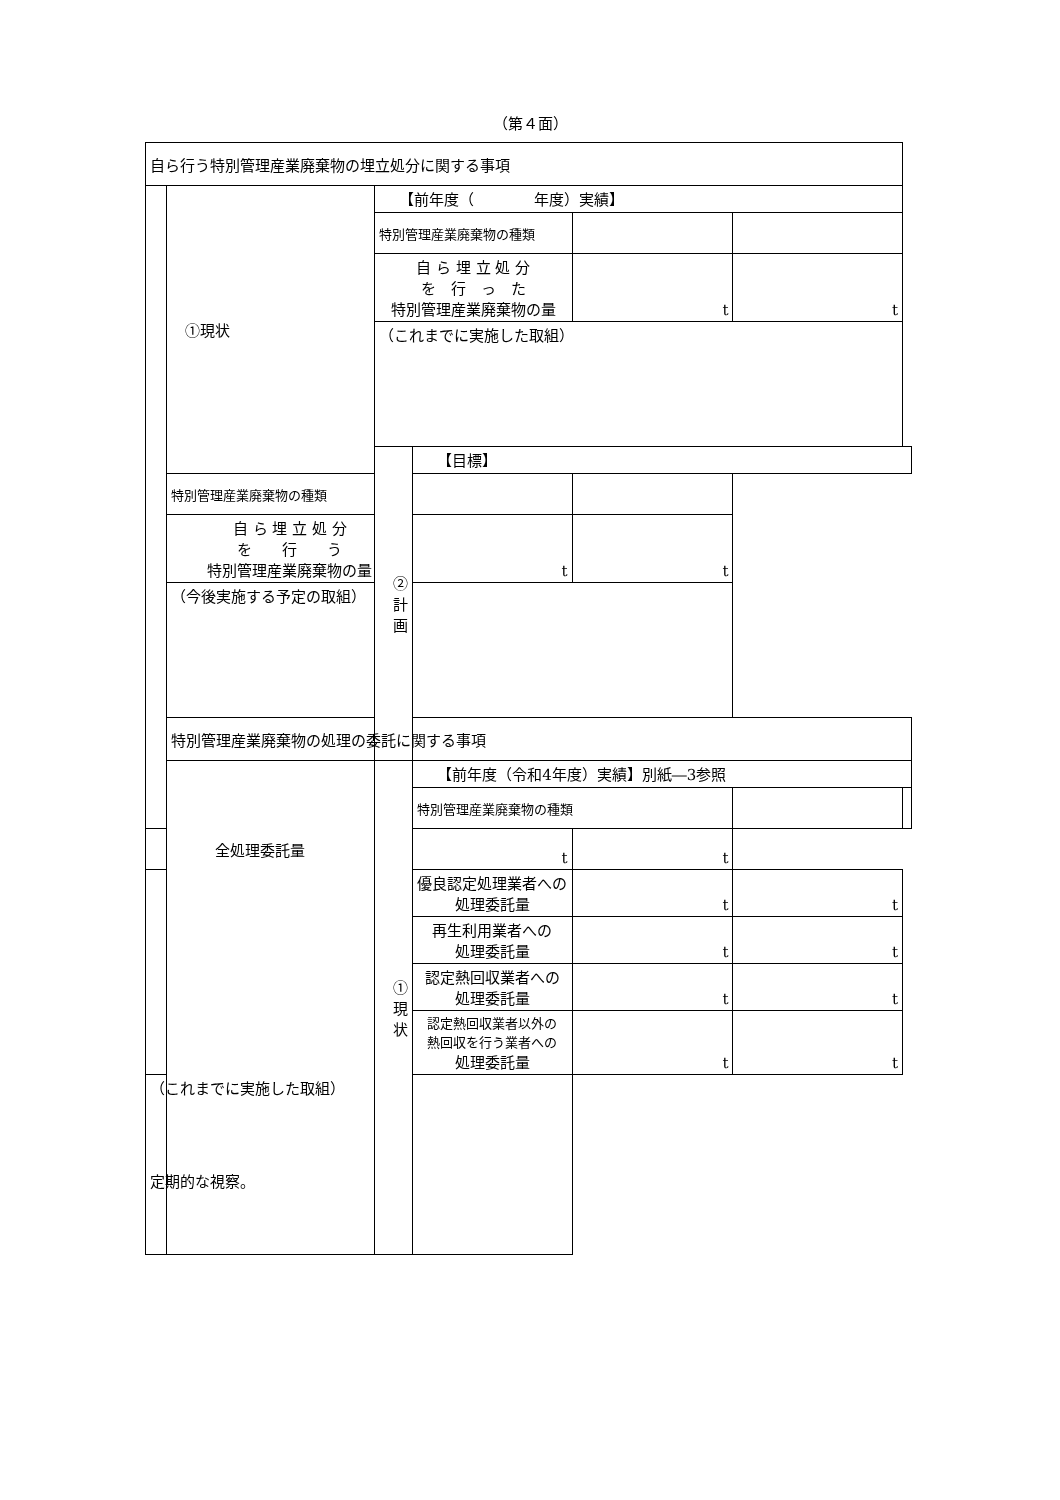（第４面）
| 自ら行う特別管理産業廃棄物の埋立処分に関する事項 | | | | | | |
| | ①現状 | 【前年度（ 年度）実績】 | | | | |
| | | 特別管理産業廃棄物の種類 | | | | |
| | | 自 ら 埋 立 処 分 を 行 っ た 特別管理産業廃棄物の量 | | t | t | |
| | | （これまでに実施した取組） | | | | |
| | | ②計画 | 【目標】 | | | |
| | 特別管理産業廃棄物の種類 | | | | | |
| | 自 ら 埋 立 処 分 を 行 う 特別管理産業廃棄物の量 | | t | t | | |
| | （今後実施する予定の取組） | | | | | |
| | 特別管理産業廃棄物の処理の委託に関する事項 | | | | | |
| | | ①現状 | 【前年度（令和4年度）実績】別紙―3参照 | | | |
| | | | 特別管理産業廃棄物の種類 | | | |
| 全処理委託量 | | | t | t | | |
| | | | 優良認定処理業者への 処理委託量 | t | t | |
| | | | 再生利用業者への 処理委託量 | t | t | |
| | | | 認定熱回収業者への 処理委託量 | t | t | |
| | | | 認定熱回収業者以外の 熱回収を行う業者への 処理委託量 | t | t | |
| （これまでに実施した取組） 定期的な視察。 | | | | | | |